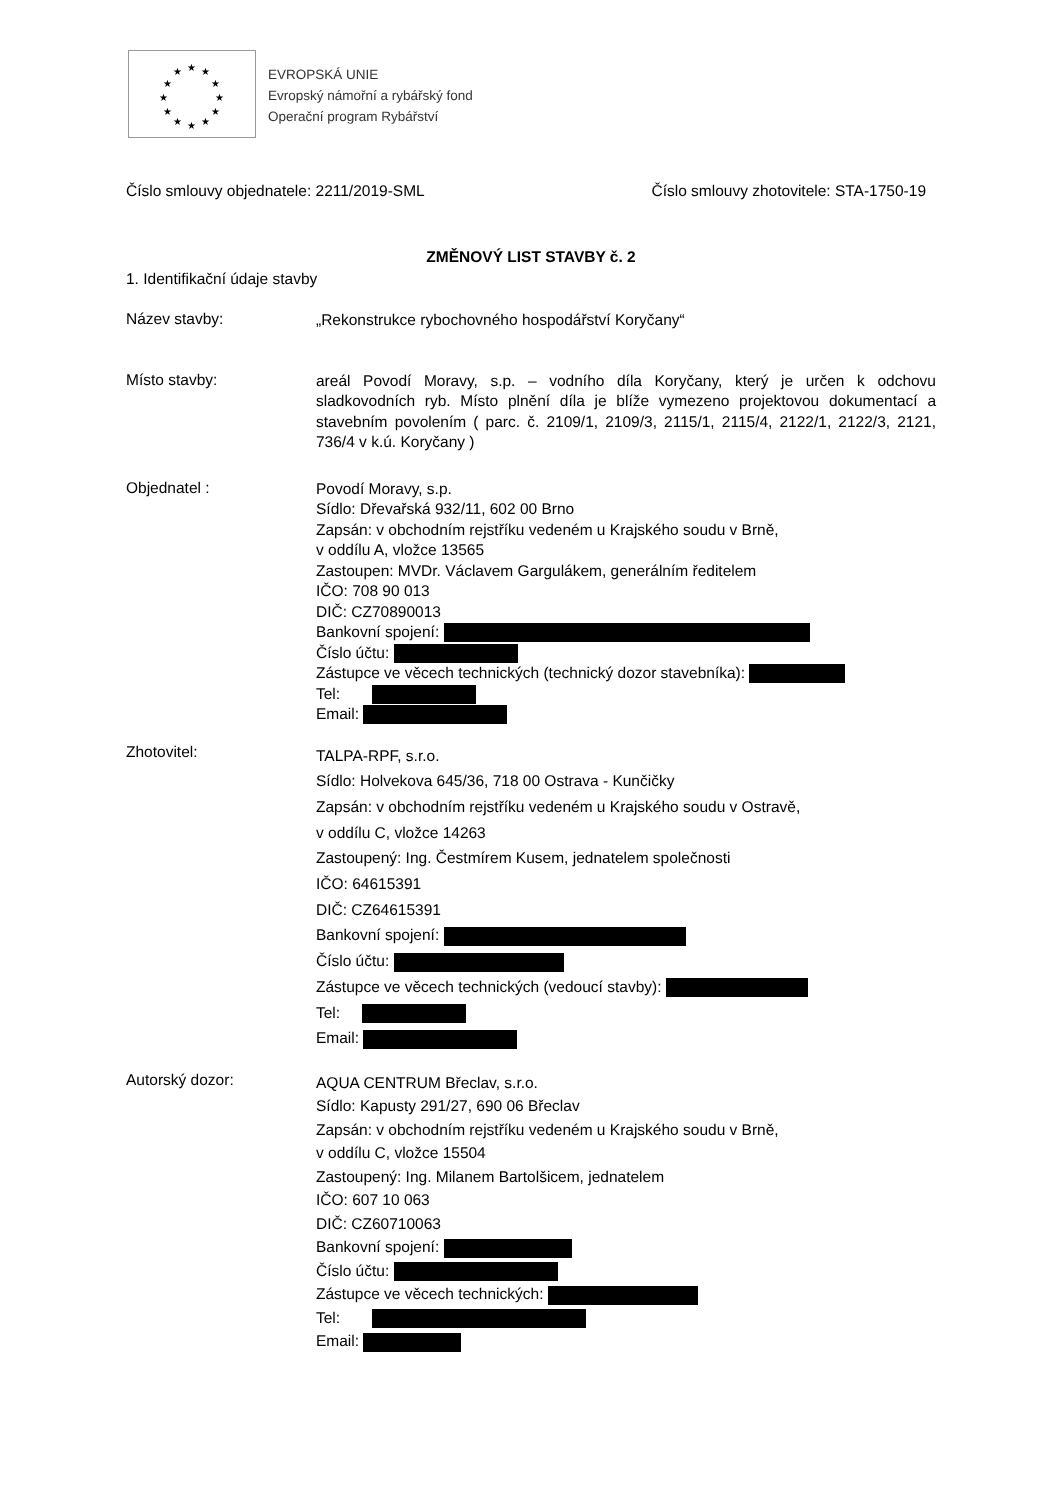★
★
★
★
★
★
★
★
★
★
★
★
EVROPSKÁ UNIE
Evropský námořní a rybářský fond
Operační program Rybářství
Číslo smlouvy objednatele: 2211/2019-SML Číslo smlouvy zhotovitele: STA-1750-19
ZMĚNOVÝ LIST STAVBY č. 2
1. Identifikační údaje stavby
Název stavby:
„Rekonstrukce rybochovného hospodářství Koryčany“
Místo stavby:
areál Povodí Moravy, s.p. – vodního díla Koryčany, který je určen k odchovu sladkovodních ryb. Místo plnění díla je blíže vymezeno projektovou dokumentací a stavebním povolením ( parc. č. 2109/1, 2109/3, 2115/1, 2115/4, 2122/1, 2122/3, 2121, 736/4 v k.ú. Koryčany )
Objednatel :
Povodí Moravy, s.p.
Sídlo: Dřevařská 932/11, 602 00 Brno
Zapsán: v obchodním rejstříku vedeném u Krajského soudu v Brně,
v oddílu A, vložce 13565
Zastoupen: MVDr. Václavem Gargulákem, generálním ředitelem
IČO: 708 90 013
DIČ: CZ70890013
Bankovní spojení:
Číslo účtu:
Zástupce ve věcech technických (technický dozor stavebníka):
Tel:
Email:
Zhotovitel:
TALPA-RPF, s.r.o.
Sídlo: Holvekova 645/36, 718 00 Ostrava - Kunčičky
Zapsán: v obchodním rejstříku vedeném u Krajského soudu v Ostravě,
v oddílu C, vložce 14263
Zastoupený: Ing. Čestmírem Kusem, jednatelem společnosti
IČO: 64615391
DIČ: CZ64615391
Bankovní spojení:
Číslo účtu:
Zástupce ve věcech technických (vedoucí stavby):
Tel:
Email:
Autorský dozor:
AQUA CENTRUM Břeclav, s.r.o.
Sídlo: Kapusty 291/27, 690 06 Břeclav
Zapsán: v obchodním rejstříku vedeném u Krajského soudu v Brně,
v oddílu C, vložce 15504
Zastoupený: Ing. Milanem Bartolšicem, jednatelem
IČO: 607 10 063
DIČ: CZ60710063
Bankovní spojení:
Číslo účtu:
Zástupce ve věcech technických:
Tel:
Email: